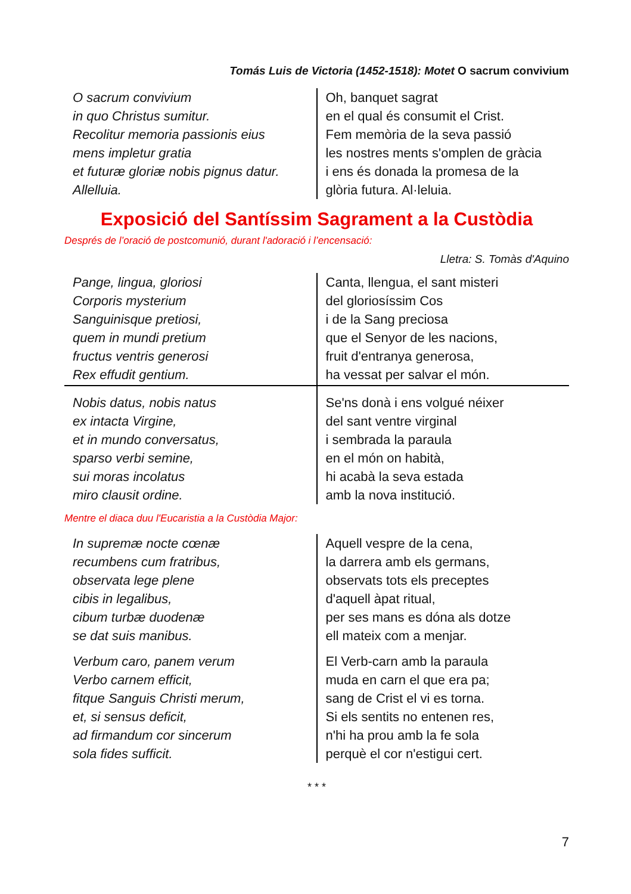Tomás Luis de Victoria (1452-1518): Motet O sacrum convivium
| O sacrum convivium in quo Christus sumitur. Recolitur memoria passionis eius mens impletur gratia et futuræ gloriæ nobis pignus datur. Allelluia. | Oh, banquet sagrat en el qual és consumit el Crist. Fem memòria de la seva passió les nostres ments s'omplen de gràcia i ens és donada la promesa de la glòria futura. Al·leluia. |
Exposició del Santíssim Sagrament a la Custòdia
Després de l’oració de postcomunió, durant l'adoració i l’encensació:
Lletra: S. Tomàs d'Aquino
| Pange, lingua, gloriosi Corporis mysterium Sanguinisque pretiosi, quem in mundi pretium fructus ventris generosi Rex effudit gentium. | Canta, llengua, el sant misteri del gloriosíssim Cos i de la Sang preciosa que el Senyor de les nacions, fruit d'entranya generosa, ha vessat per salvar el món. |
| Nobis datus, nobis natus ex intacta Virgine, et in mundo conversatus, sparso verbi semine, sui moras incolatus miro clausit ordine. | Se'ns donà i ens volgué néixer del sant ventre virginal i sembrada la paraula en el món on habità, hi acabà la seva estada amb la nova institució. |
Mentre el diaca duu l'Eucaristia a la Custòdia Major:
| In supremæ nocte cœnæ recumbens cum fratribus, observata lege plene cibis in legalibus, cibum turbæ duodenæ se dat suis manibus. | Aquell vespre de la cena, la darrera amb els germans, observats tots els preceptes d'aquell àpat ritual, per ses mans es dóna als dotze ell mateix com a menjar. |
| Verbum caro, panem verum Verbo carnem efficit, fitque Sanguis Christi merum, et, si sensus deficit, ad firmandum cor sincerum sola fides sufficit. | El Verb-carn amb la paraula muda en carn el que era pa; sang de Crist el vi es torna. Si els sentits no entenen res, n'hi ha prou amb la fe sola perquè el cor n'estigui cert. |
* * *
7